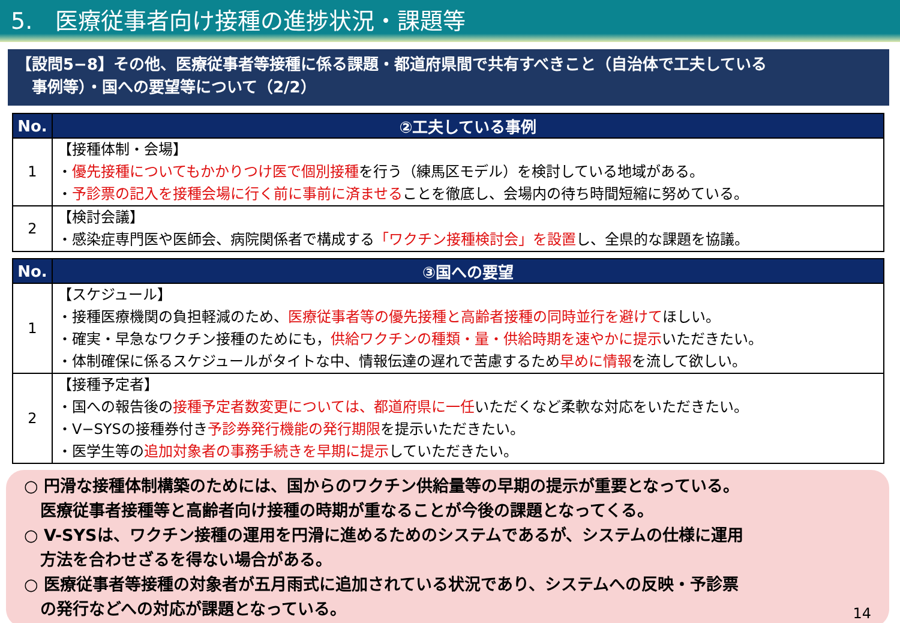5.　医療従事者向け接種の進捗状況・課題等
【設問5−8】その他、医療従事者等接種に係る課題・都道府県間で共有すべきこと（自治体で工夫している
　事例等）・国への要望等について（2/2）
| No. | ②工夫している事例 |
| --- | --- |
| 1 | 【接種体制・会場】 ・ 優先接種についてもかかりつけ医で個別接種 を行う（練馬区モデル）を検討している地域がある。 ・ 予診票の記入を接種会場に行く前に事前に済ませる ことを徹底し、会場内の待ち時間短縮に努めている。 |
| 2 | 【検討会議】 ・感染症専門医や医師会、病院関係者で構成する 「ワクチン接種検討会」を設置 し、全県的な課題を協議。 |
| No. | ③国への要望 |
| --- | --- |
| 1 | 【スケジュール】 ・接種医療機関の負担軽減のため、 医療従事者等の優先接種と高齢者接種の同時並行を避けて ほしい。 ・確実・早急なワクチン接種のためにも， 供給ワクチンの種類・量・供給時期を速やかに提示 いただきたい。 ・体制確保に係るスケジュールがタイトな中、情報伝達の遅れで苦慮するため 早めに情報 を流して欲しい。 |
| 2 | 【接種予定者】 ・国への報告後の 接種予定者数変更については、都道府県に一任 いただくなど柔軟な対応をいただきたい。 ・V−SYSの接種券付き 予診券発行機能の発行期限 を提示いただきたい。 ・医学生等の 追加対象者の事務手続きを早期に提示 していただきたい。 |
○ 円滑な接種体制構築のためには、国からのワクチン供給量等の早期の提示が重要となっている。
　医療従事者接種等と高齢者向け接種の時期が重なることが今後の課題となってくる。
○ V-SYSは、ワクチン接種の運用を円滑に進めるためのシステムであるが、システムの仕様に運用
　方法を合わせざるを得ない場合がある。
○ 医療従事者等接種の対象者が五月雨式に追加されている状況であり、システムへの反映・予診票
　の発行などへの対応が課題となっている。
14